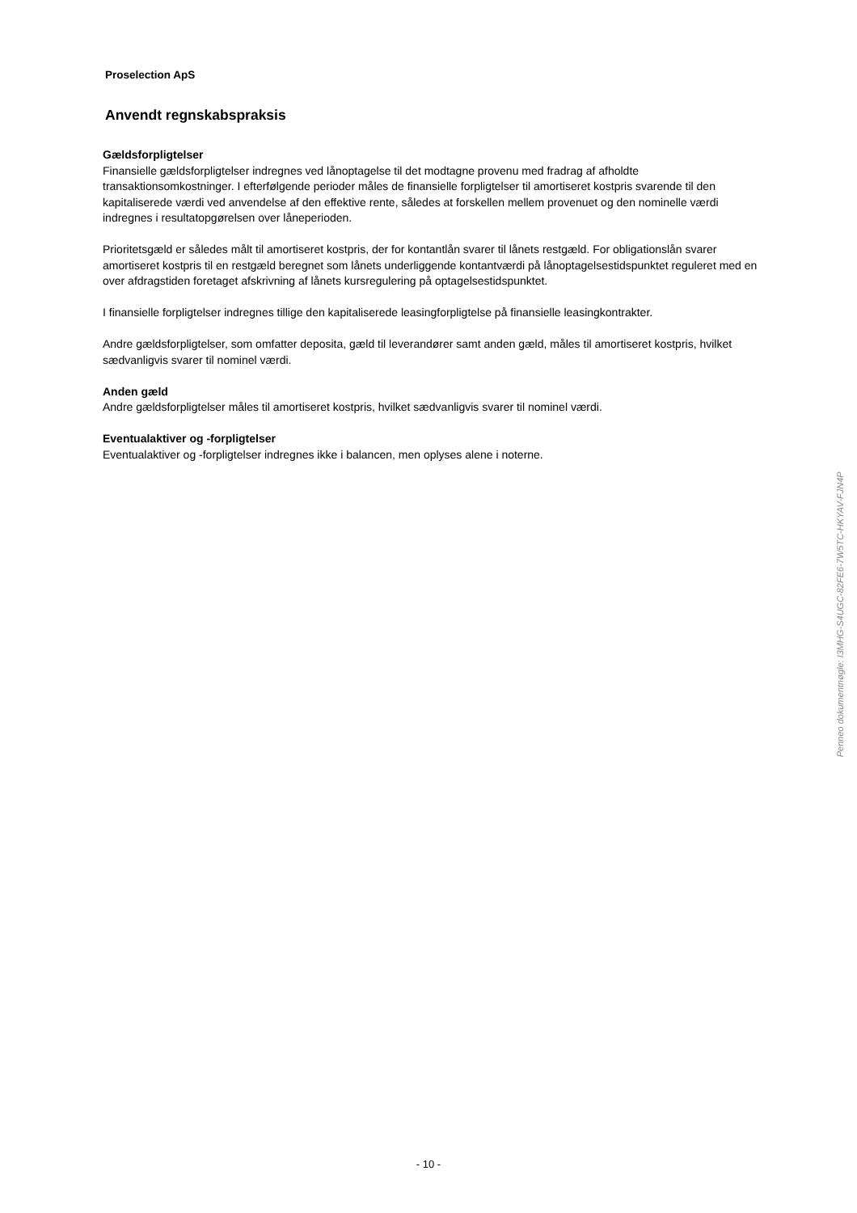Proselection ApS
Anvendt regnskabspraksis
Gældsforpligtelser
Finansielle gældsforpligtelser indregnes ved lånoptagelse til det modtagne provenu med fradrag af afholdte transaktionsomkostninger. I efterfølgende perioder måles de finansielle forpligtelser til amortiseret kostpris svarende til den kapitaliserede værdi ved anvendelse af den effektive rente, således at forskellen mellem provenuet og den nominelle værdi indregnes i resultatopgørelsen over låneperioden.
Prioritetsgæld er således målt til amortiseret kostpris, der for kontantlån svarer til lånets restgæld. For obligationslån svarer amortiseret kostpris til en restgæld beregnet som lånets underliggende kontantværdi på lånoptagelsestidspunktet reguleret med en over afdragstiden foretaget afskrivning af lånets kursregulering på optagelsestidspunktet.
I finansielle forpligtelser indregnes tillige den kapitaliserede leasingforpligtelse på finansielle leasingkontrakter.
Andre gældsforpligtelser, som omfatter deposita, gæld til leverandører samt anden gæld, måles til amortiseret kostpris, hvilket sædvanligvis svarer til nominel værdi.
Anden gæld
Andre gældsforpligtelser måles til amortiseret kostpris, hvilket sædvanligvis svarer til nominel værdi.
Eventualaktiver og -forpligtelser
Eventualaktiver og -forpligtelser indregnes ikke i balancen, men oplyses alene i noterne.
Penneo dokumentnøgle: I3MHG-S4UGC-82FE6-7W5TC-HKYAV-FJN4P
- 10 -